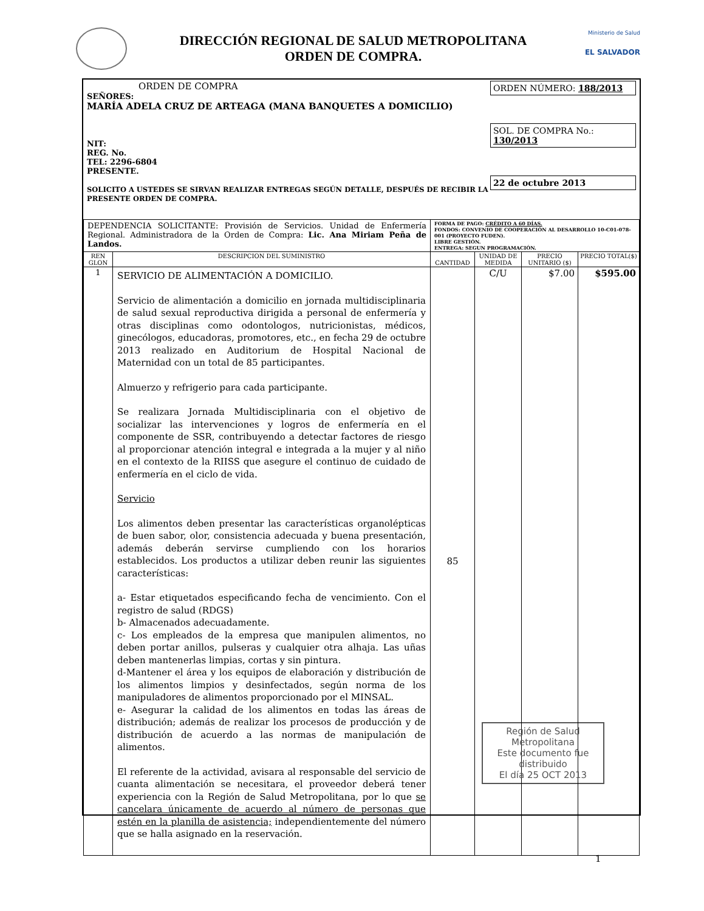DIRECCIÓN REGIONAL DE SALUD METROPOLITANA
ORDEN DE COMPRA.
Ministerio de Salud
EL SALVADOR
ORDEN DE COMPRA
SEÑORES:
MARÍA ADELA CRUZ DE ARTEAGA (MANA BANQUETES A DOMICILIO)
NIT:
REG. No.
TEL: 2296-6804
PRESENTE.
SOLICITO A USTEDES SE SIRVAN REALIZAR ENTREGAS SEGÚN DETALLE, DESPUÉS DE RECIBIR LA PRESENTE ORDEN DE COMPRA.
ORDEN NÚMERO: 188/2013
SOL. DE COMPRA No.: 130/2013
22 de octubre 2013
| DEPENDENCIA SOLICITANTE: Provisión de Servicios. Unidad de Enfermería Regional. Administradora de la Orden de Compra: Lic. Ana Miriam Peña de Landos. | | FORMA DE PAGO: CRÉDITO A 60 DÍAS. FONDOS: CONVENIO DE COOPERACIÓN AL DESARROLLO 10-C01-078-001 (PROYECTO FUDEN). LIBRE GESTIÓN. ENTREGA: SEGUN PROGRAMACIÓN. | | | |
| REN GLON | DESCRIPCION DEL SUMINISTRO | CANTIDAD | UNIDAD DE MEDIDA | PRECIO UNITARIO ($) | PRECIO TOTAL($) |
| 1 | SERVICIO DE ALIMENTACIÓN A DOMICILIO. Servicio de alimentación a domicilio en jornada multidisciplinaria de salud sexual reproductiva dirigida a personal de enfermería y otras disciplinas como odontologos, nutricionistas, médicos, ginecólogos, educadoras, promotores, etc., en fecha 29 de octubre 2013 realizado en Auditorium de Hospital Nacional de Maternidad con un total de 85 participantes. Almuerzo y refrigerio para cada participante. Se realizara Jornada Multidisciplinaria con el objetivo de socializar las intervenciones y logros de enfermería en el componente de SSR, contribuyendo a detectar factores de riesgo al proporcionar atención integral e integrada a la mujer y al niño en el contexto de la RIISS que asegure el continuo de cuidado de enfermería en el ciclo de vida. Servicio Los alimentos deben presentar las características organolépticas de buen sabor, olor, consistencia adecuada y buena presentación, además deberán servirse cumpliendo con los horarios establecidos. Los productos a utilizar deben reunir las siguientes características: a- Estar etiquetados especificando fecha de vencimiento. Con el registro de salud (RDGS) b- Almacenados adecuadamente. c- Los empleados de la empresa que manipulen alimentos, no deben portar anillos, pulseras y cualquier otra alhaja. Las uñas deben mantenerlas limpias, cortas y sin pintura. d-Mantener el área y los equipos de elaboración y distribución de los alimentos limpios y desinfectados, según norma de los manipuladores de alimentos proporcionado por el MINSAL. e- Asegurar la calidad de los alimentos en todas las áreas de distribución; además de realizar los procesos de producción y de distribución de acuerdo a las normas de manipulación de alimentos. El referente de la actividad, avisara al responsable del servicio de cuanta alimentación se necesitara, el proveedor deberá tener experiencia con la Región de Salud Metropolitana, por lo que se cancelara únicamente de acuerdo al número de personas que estén en la planilla de asistencia; independientemente del número que se halla asignado en la reservación. | 85 | C/U | $7.00 | $595.00 Región de Salud Metropolitana Este documento fue distribuido El día 25 OCT 2013 |
1